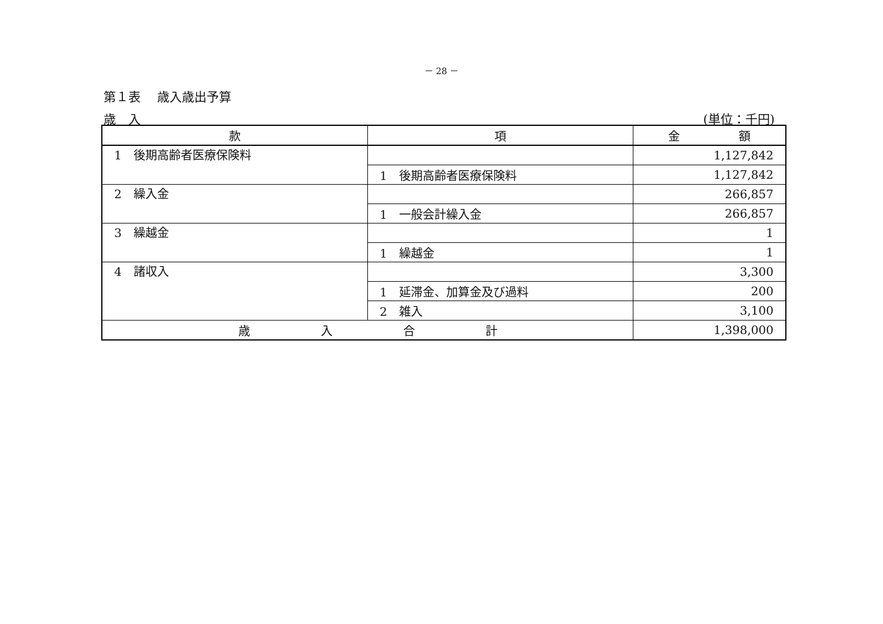－ 28 －
第１表　 歳入歳出予算
歳　入 (単位：千円)
| 款 | 項 | 金 額 |
| --- | --- | --- |
| 1 後期高齢者医療保険料 | | 1,127,842 |
| | 1 後期高齢者医療保険料 | 1,127,842 |
| 2 繰入金 | | 266,857 |
| | 1 一般会計繰入金 | 266,857 |
| 3 繰越金 | | 1 |
| | 1 繰越金 | 1 |
| 4 諸収入 | | 3,300 |
| | 1 延滞金、加算金及び過料 | 200 |
| | 2 雑入 | 3,100 |
| 歳 入 合 計 | | 1,398,000 |